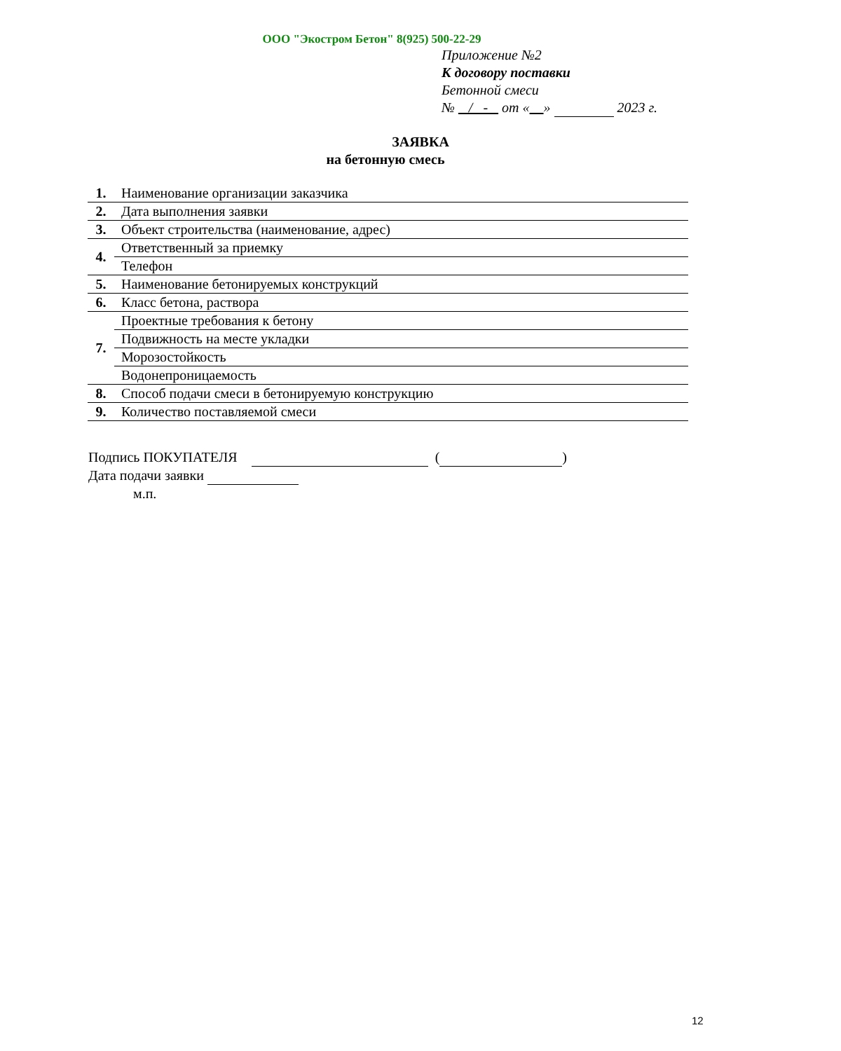ООО "Экостром Бетон" 8(925) 500-22-29
Приложение №2
К договору поставки
Бетонной смеси
№ / - от « » 2023 г.
ЗАЯВКА
на бетонную смесь
| 1. | Наименование организации заказчика |
| 2. | Дата выполнения заявки |
| 3. | Объект строительства (наименование, адрес) |
| 4. | Ответственный за приемку |
| | Телефон |
| 5. | Наименование бетонируемых конструкций |
| 6. | Класс бетона, раствора |
| 7. | Проектные требования к бетону |
| | Подвижность на месте укладки |
| | Морозостойкость |
| | Водонепроницаемость |
| 8. | Способ подачи смеси в бетонируемую конструкцию |
| 9. | Количество поставляемой смеси |
Подпись ПОКУПАТЕЛЯ ( )
Дата подачи заявки
м.п.
12